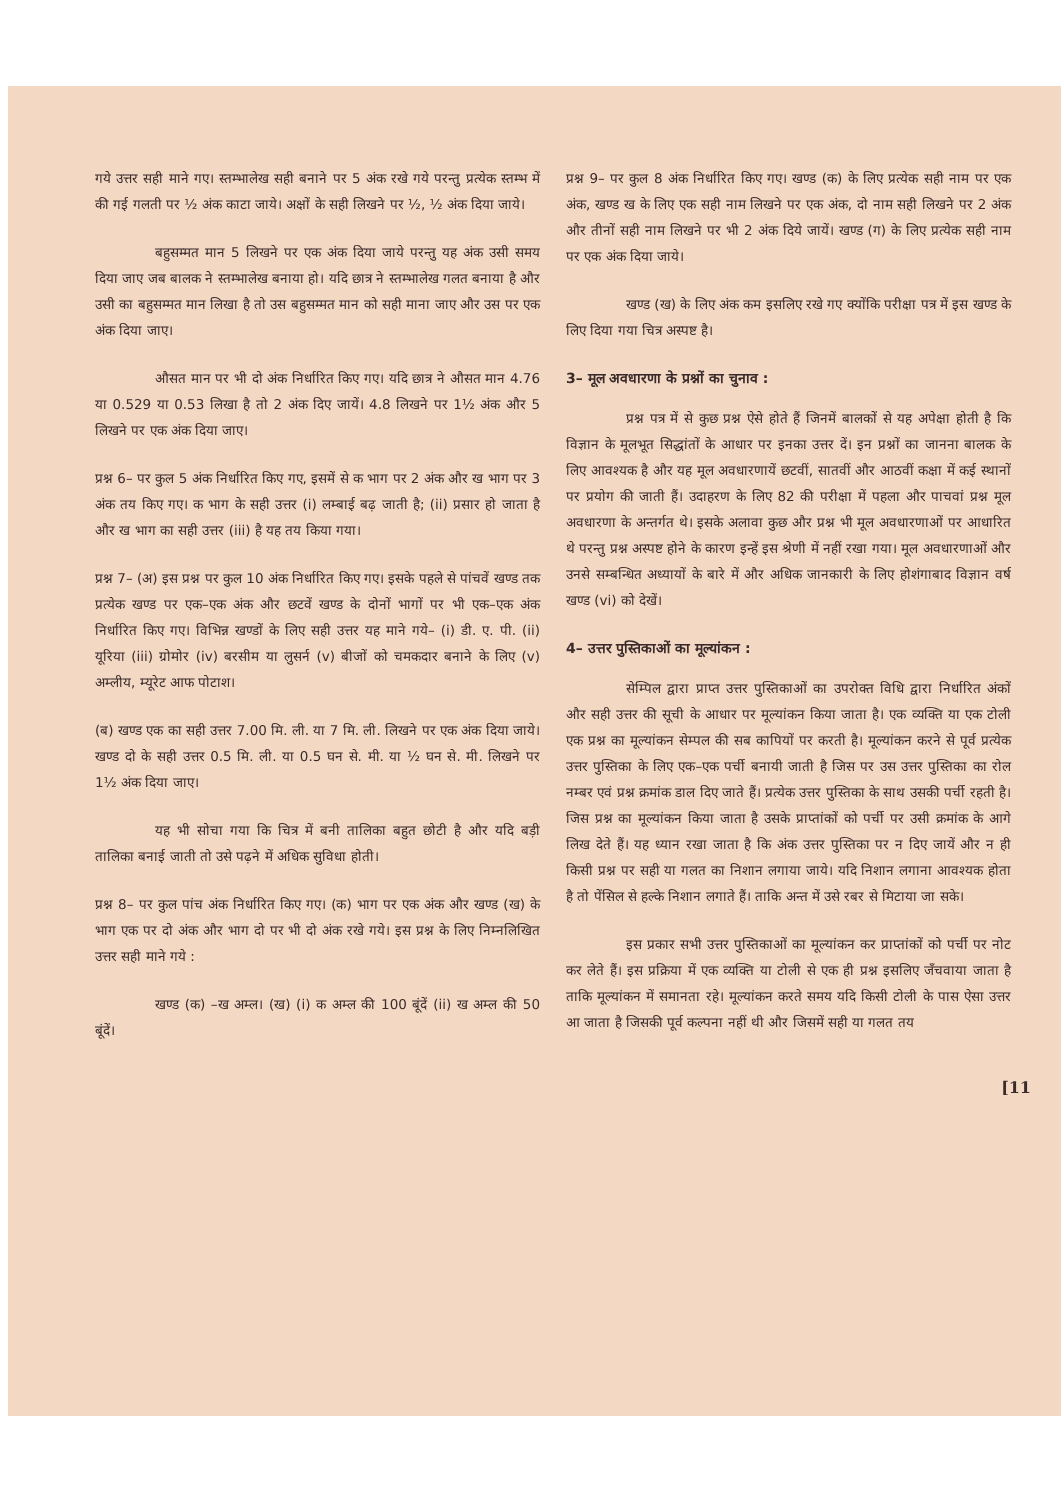गये उत्तर सही माने गए। स्तम्भालेख सही बनाने पर 5 अंक रखे गये परन्तु प्रत्येक स्तम्भ में की गई गलती पर ½ अंक काटा जाये। अक्षों के सही लिखने पर ½, ½ अंक दिया जाये।
बहुसम्मत मान 5 लिखने पर एक अंक दिया जाये परन्तु यह अंक उसी समय दिया जाए जब बालक ने स्तम्भालेख बनाया हो। यदि छात्र ने स्तम्भालेख गलत बनाया है और उसी का बहुसम्मत मान लिखा है तो उस बहुसम्मत मान को सही माना जाए और उस पर एक अंक दिया जाए।
औसत मान पर भी दो अंक निर्धारित किए गए। यदि छात्र ने औसत मान 4.76 या 0.529 या 0.53 लिखा है तो 2 अंक दिए जायें। 4.8 लिखने पर 1½ अंक और 5 लिखने पर एक अंक दिया जाए।
प्रश्न 6– पर कुल 5 अंक निर्धारित किए गए, इसमें से क भाग पर 2 अंक और ख भाग पर 3 अंक तय किए गए। क भाग के सही उत्तर (i) लम्बाई बढ़ जाती है; (ii) प्रसार हो जाता है और ख भाग का सही उत्तर (iii) है यह तय किया गया।
प्रश्न 7– (अ) इस प्रश्न पर कुल 10 अंक निर्धारित किए गए। इसके पहले से पांचवें खण्ड तक प्रत्येक खण्ड पर एक–एक अंक और छटवें खण्ड के दोनों भागों पर भी एक–एक अंक निर्धारित किए गए। विभिन्न खण्डों के लिए सही उत्तर यह माने गये– (i) डी. ए. पी. (ii) यूरिया (iii) ग्रोमोर (iv) बरसीम या लुसर्न (v) बीजों को चमकदार बनाने के लिए (v) अम्लीय, म्यूरेट आफ पोटाश।
(ब) खण्ड एक का सही उत्तर 7.00 मि. ली. या 7 मि. ली. लिखने पर एक अंक दिया जाये। खण्ड दो के सही उत्तर 0.5 मि. ली. या 0.5 घन से. मी. या ½ घन से. मी. लिखने पर 1½ अंक दिया जाए।
यह भी सोचा गया कि चित्र में बनी तालिका बहुत छोटी है और यदि बड़ी तालिका बनाई जाती तो उसे पढ़ने में अधिक सुविधा होती।
प्रश्न 8– पर कुल पांच अंक निर्धारित किए गए। (क) भाग पर एक अंक और खण्ड (ख) के भाग एक पर दो अंक और भाग दो पर भी दो अंक रखे गये। इस प्रश्न के लिए निम्नलिखित उत्तर सही माने गये :
खण्ड (क) –ख अम्ल। (ख) (i) क अम्ल की 100 बूंदें (ii) ख अम्ल की 50 बूंदें।
प्रश्न 9– पर कुल 8 अंक निर्धारित किए गए। खण्ड (क) के लिए प्रत्येक सही नाम पर एक अंक, खण्ड ख के लिए एक सही नाम लिखने पर एक अंक, दो नाम सही लिखने पर 2 अंक और तीनों सही नाम लिखने पर भी 2 अंक दिये जायें। खण्ड (ग) के लिए प्रत्येक सही नाम पर एक अंक दिया जाये।
खण्ड (ख) के लिए अंक कम इसलिए रखे गए क्योंकि परीक्षा पत्र में इस खण्ड के लिए दिया गया चित्र अस्पष्ट है।
3– मूल अवधारणा के प्रश्नों का चुनाव :
प्रश्न पत्र में से कुछ प्रश्न ऐसे होते हैं जिनमें बालकों से यह अपेक्षा होती है कि विज्ञान के मूलभूत सिद्धांतों के आधार पर इनका उत्तर दें। इन प्रश्नों का जानना बालक के लिए आवश्यक है और यह मूल अवधारणायें छटवीं, सातवीं और आठवीं कक्षा में कई स्थानों पर प्रयोग की जाती हैं। उदाहरण के लिए 82 की परीक्षा में पहला और पाचवां प्रश्न मूल अवधारणा के अन्तर्गत थे। इसके अलावा कुछ और प्रश्न भी मूल अवधारणाओं पर आधारित थे परन्तु प्रश्न अस्पष्ट होने के कारण इन्हें इस श्रेणी में नहीं रखा गया। मूल अवधारणाओं और उनसे सम्बन्धित अध्यायों के बारे में और अधिक जानकारी के लिए होशंगाबाद विज्ञान वर्ष खण्ड (vi) को देखें।
4– उत्तर पुस्तिकाओं का मूल्यांकन :
सेम्पिल द्वारा प्राप्त उत्तर पुस्तिकाओं का उपरोक्त विधि द्वारा निर्धारित अंकों और सही उत्तर की सूची के आधार पर मूल्यांकन किया जाता है। एक व्यक्ति या एक टोली एक प्रश्न का मूल्यांकन सेम्पल की सब कापियों पर करती है। मूल्यांकन करने से पूर्व प्रत्येक उत्तर पुस्तिका के लिए एक–एक पर्ची बनायी जाती है जिस पर उस उत्तर पुस्तिका का रोल नम्बर एवं प्रश्न क्रमांक डाल दिए जाते हैं। प्रत्येक उत्तर पुस्तिका के साथ उसकी पर्ची रहती है। जिस प्रश्न का मूल्यांकन किया जाता है उसके प्राप्तांकों को पर्ची पर उसी क्रमांक के आगे लिख देते हैं। यह ध्यान रखा जाता है कि अंक उत्तर पुस्तिका पर न दिए जायें और न ही किसी प्रश्न पर सही या गलत का निशान लगाया जाये। यदि निशान लगाना आवश्यक होता है तो पेंसिल से हल्के निशान लगाते हैं। ताकि अन्त में उसे रबर से मिटाया जा सके।
इस प्रकार सभी उत्तर पुस्तिकाओं का मूल्यांकन कर प्राप्तांकों को पर्ची पर नोट कर लेते हैं। इस प्रक्रिया में एक व्यक्ति या टोली से एक ही प्रश्न इसलिए जँचवाया जाता है ताकि मूल्यांकन में समानता रहे। मूल्यांकन करते समय यदि किसी टोली के पास ऐसा उत्तर आ जाता है जिसकी पूर्व कल्पना नहीं थी और जिसमें सही या गलत तय
[11